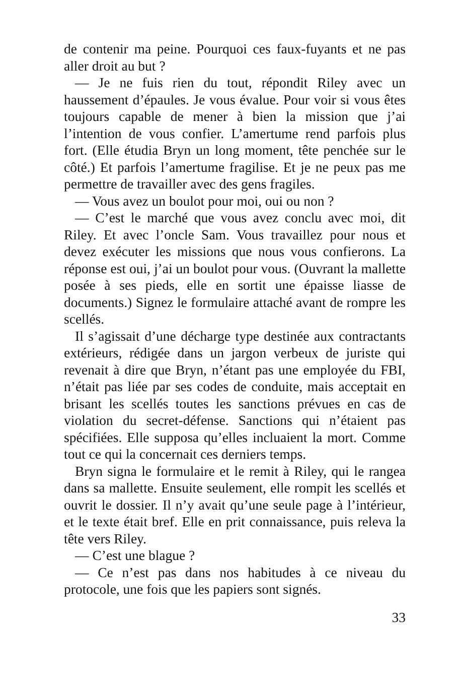de contenir ma peine. Pourquoi ces faux-fuyants et ne pas aller droit au but ?
— Je ne fuis rien du tout, répondit Riley avec un haussement d’épaules. Je vous évalue. Pour voir si vous êtes toujours capable de mener à bien la mission que j’ai l’intention de vous confier. L’amertume rend parfois plus fort. (Elle étudia Bryn un long moment, tête penchée sur le côté.) Et parfois l’amertume fragilise. Et je ne peux pas me permettre de travailler avec des gens fragiles.
— Vous avez un boulot pour moi, oui ou non ?
— C’est le marché que vous avez conclu avec moi, dit Riley. Et avec l’oncle Sam. Vous travaillez pour nous et devez exécuter les missions que nous vous confierons. La réponse est oui, j’ai un boulot pour vous. (Ouvrant la mallette posée à ses pieds, elle en sortit une épaisse liasse de documents.) Signez le formulaire attaché avant de rompre les scellés.
Il s’agissait d’une décharge type destinée aux contractants extérieurs, rédigée dans un jargon verbeux de juriste qui revenait à dire que Bryn, n’étant pas une employée du FBI, n’était pas liée par ses codes de conduite, mais acceptait en brisant les scellés toutes les sanctions prévues en cas de violation du secret-défense. Sanctions qui n’étaient pas spécifiées. Elle supposa qu’elles incluaient la mort. Comme tout ce qui la concernait ces derniers temps.
Bryn signa le formulaire et le remit à Riley, qui le rangea dans sa mallette. Ensuite seulement, elle rompit les scellés et ouvrit le dossier. Il n’y avait qu’une seule page à l’intérieur, et le texte était bref. Elle en prit connaissance, puis releva la tête vers Riley.
— C’est une blague ?
— Ce n’est pas dans nos habitudes à ce niveau du protocole, une fois que les papiers sont signés.
33